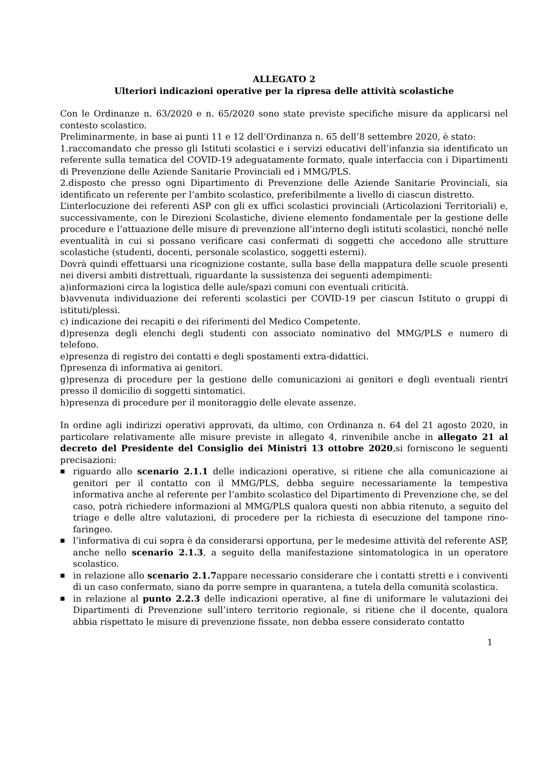ALLEGATO 2
Ulteriori indicazioni operative per la ripresa delle attività scolastiche
Con le Ordinanze n. 63/2020 e n. 65/2020 sono state previste specifiche misure da applicarsi nel contesto scolastico.
Preliminarmente, in base ai punti 11 e 12 dell’Ordinanza n. 65 dell’8 settembre 2020, è stato:
1.raccomandato che presso gli Istituti scolastici e i servizi educativi dell’infanzia sia identificato un referente sulla tematica del COVID-19 adeguatamente formato, quale interfaccia con i Dipartimenti di Prevenzione delle Aziende Sanitarie Provinciali ed i MMG/PLS.
2.disposto che presso ogni Dipartimento di Prevenzione delle Aziende Sanitarie Provinciali, sia identificato un referente per l’ambito scolastico, preferibilmente a livello di ciascun distretto.
L’interlocuzione dei referenti ASP con gli ex uffici scolastici provinciali (Articolazioni Territoriali) e, successivamente, con le Direzioni Scolastiche, diviene elemento fondamentale per la gestione delle procedure e l’attuazione delle misure di prevenzione all’interno degli istituti scolastici, nonché nelle eventualità in cui si possano verificare casi confermati di soggetti che accedono alle strutture scolastiche (studenti, docenti, personale scolastico, soggetti esterni).
Dovrà quindi effettuarsi una ricognizione costante, sulla base della mappatura delle scuole presenti nei diversi ambiti distrettuali, riguardante la sussistenza dei seguenti adempimenti:
a)informazioni circa la logistica delle aule/spazi comuni con eventuali criticità.
b)avvenuta individuazione dei referenti scolastici per COVID-19 per ciascun Istituto o gruppi di istituti/plessi.
c) indicazione dei recapiti e dei riferimenti del Medico Competente.
d)presenza degli elenchi degli studenti con associato nominativo del MMG/PLS e numero di telefono.
e)presenza di registro dei contatti e degli spostamenti extra-didattici.
f)presenza di informativa ai genitori.
g)presenza di procedure per la gestione delle comunicazioni ai genitori e degli eventuali rientri presso il domicilio di soggetti sintomatici.
h)presenza di procedure per il monitoraggio delle elevate assenze.
In ordine agli indirizzi operativi approvati, da ultimo, con Ordinanza n. 64 del 21 agosto 2020, in particolare relativamente alle misure previste in allegato 4, rinvenibile anche in allegato 21 al decreto del Presidente del Consiglio dei Ministri 13 ottobre 2020,si forniscono le seguenti precisazioni:
■ riguardo allo scenario 2.1.1 delle indicazioni operative, si ritiene che alla comunicazione ai genitori per il contatto con il MMG/PLS, debba seguire necessariamente la tempestiva informativa anche al referente per l’ambito scolastico del Dipartimento di Prevenzione che, se del caso, potrà richiedere informazioni al MMG/PLS qualora questi non abbia ritenuto, a seguito del triage e delle altre valutazioni, di procedere per la richiesta di esecuzione del tampone rino-faringeo.
■ l’informativa di cui sopra è da considerarsi opportuna, per le medesime attività del referente ASP, anche nello scenario 2.1.3, a seguito della manifestazione sintomatologica in un operatore scolastico.
■ in relazione allo scenario 2.1.7appare necessario considerare che i contatti stretti e i conviventi di un caso confermato, siano da porre sempre in quarantena, a tutela della comunità scolastica.
■ in relazione al punto 2.2.3 delle indicazioni operative, al fine di uniformare le valutazioni dei Dipartimenti di Prevenzione sull’intero territorio regionale, si ritiene che il docente, qualora abbia rispettato le misure di prevenzione fissate, non debba essere considerato contatto
1